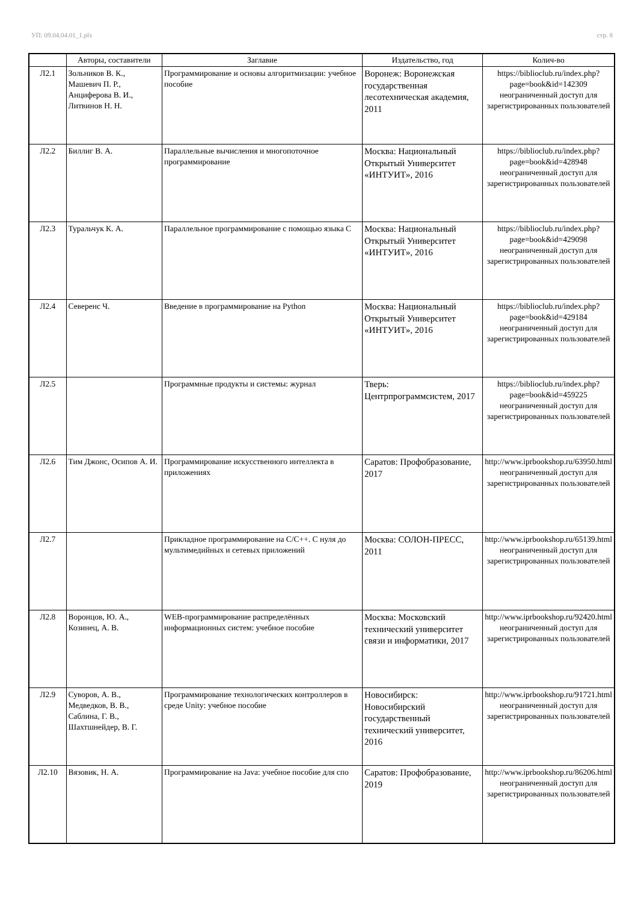УП: 09.04.04.01_1.plx стр. 8
| | Авторы, составители | Заглавие | Издательство, год | Колич-во |
| --- | --- | --- | --- | --- |
| Л2.1 | Зольников В. К., Машевич П. Р., Анциферова В. И., Литвинов Н. Н. | Программирование и основы алгоритмизации: учебное пособие | Воронеж: Воронежская государственная лесотехническая академия, 2011 | https://biblioclub.ru/index.php? page=book&id=142309 неограниченный доступ для зарегистрированных пользователей |
| Л2.2 | Биллиг В. А. | Параллельные вычисления и многопоточное программирование | Москва: Национальный Открытый Университет «ИНТУИТ», 2016 | https://biblioclub.ru/index.php? page=book&id=428948 неограниченный доступ для зарегистрированных пользователей |
| Л2.3 | Туральчук К. А. | Параллельное программирование с помощью языка C | Москва: Национальный Открытый Университет «ИНТУИТ», 2016 | https://biblioclub.ru/index.php? page=book&id=429098 неограниченный доступ для зарегистрированных пользователей |
| Л2.4 | Северенс Ч. | Введение в программирование на Python | Москва: Национальный Открытый Университет «ИНТУИТ», 2016 | https://biblioclub.ru/index.php? page=book&id=429184 неограниченный доступ для зарегистрированных пользователей |
| Л2.5 | | Программные продукты и системы: журнал | Тверь: Центрпрограммсистем, 2017 | https://biblioclub.ru/index.php? page=book&id=459225 неограниченный доступ для зарегистрированных пользователей |
| Л2.6 | Тим Джонс, Осипов А. И. | Программирование искусственного интеллекта в приложениях | Саратов: Профобразование, 2017 | http://www.iprbookshop.ru/63950.html неограниченный доступ для зарегистрированных пользователей |
| Л2.7 | | Прикладное программирование на С/С++. С нуля до мультимедийных и сетевых приложений | Москва: СОЛОН-ПРЕСС, 2011 | http://www.iprbookshop.ru/65139.html неограниченный доступ для зарегистрированных пользователей |
| Л2.8 | Воронцов, Ю. А., Козинец, А. В. | WEB-программирование распределённых информационных систем: учебное пособие | Москва: Московский технический университет связи и информатики, 2017 | http://www.iprbookshop.ru/92420.html неограниченный доступ для зарегистрированных пользователей |
| Л2.9 | Суворов, А. В., Медведков, В. В., Саблина, Г. В., Шахтшнейдер, В. Г. | Программирование технологических контроллеров в среде Unity: учебное пособие | Новосибирск: Новосибирский государственный технический университет, 2016 | http://www.iprbookshop.ru/91721.html неограниченный доступ для зарегистрированных пользователей |
| Л2.10 | Вязовик, Н. А. | Программирование на Java: учебное пособие для спо | Саратов: Профобразование, 2019 | http://www.iprbookshop.ru/86206.html неограниченный доступ для зарегистрированных пользователей |